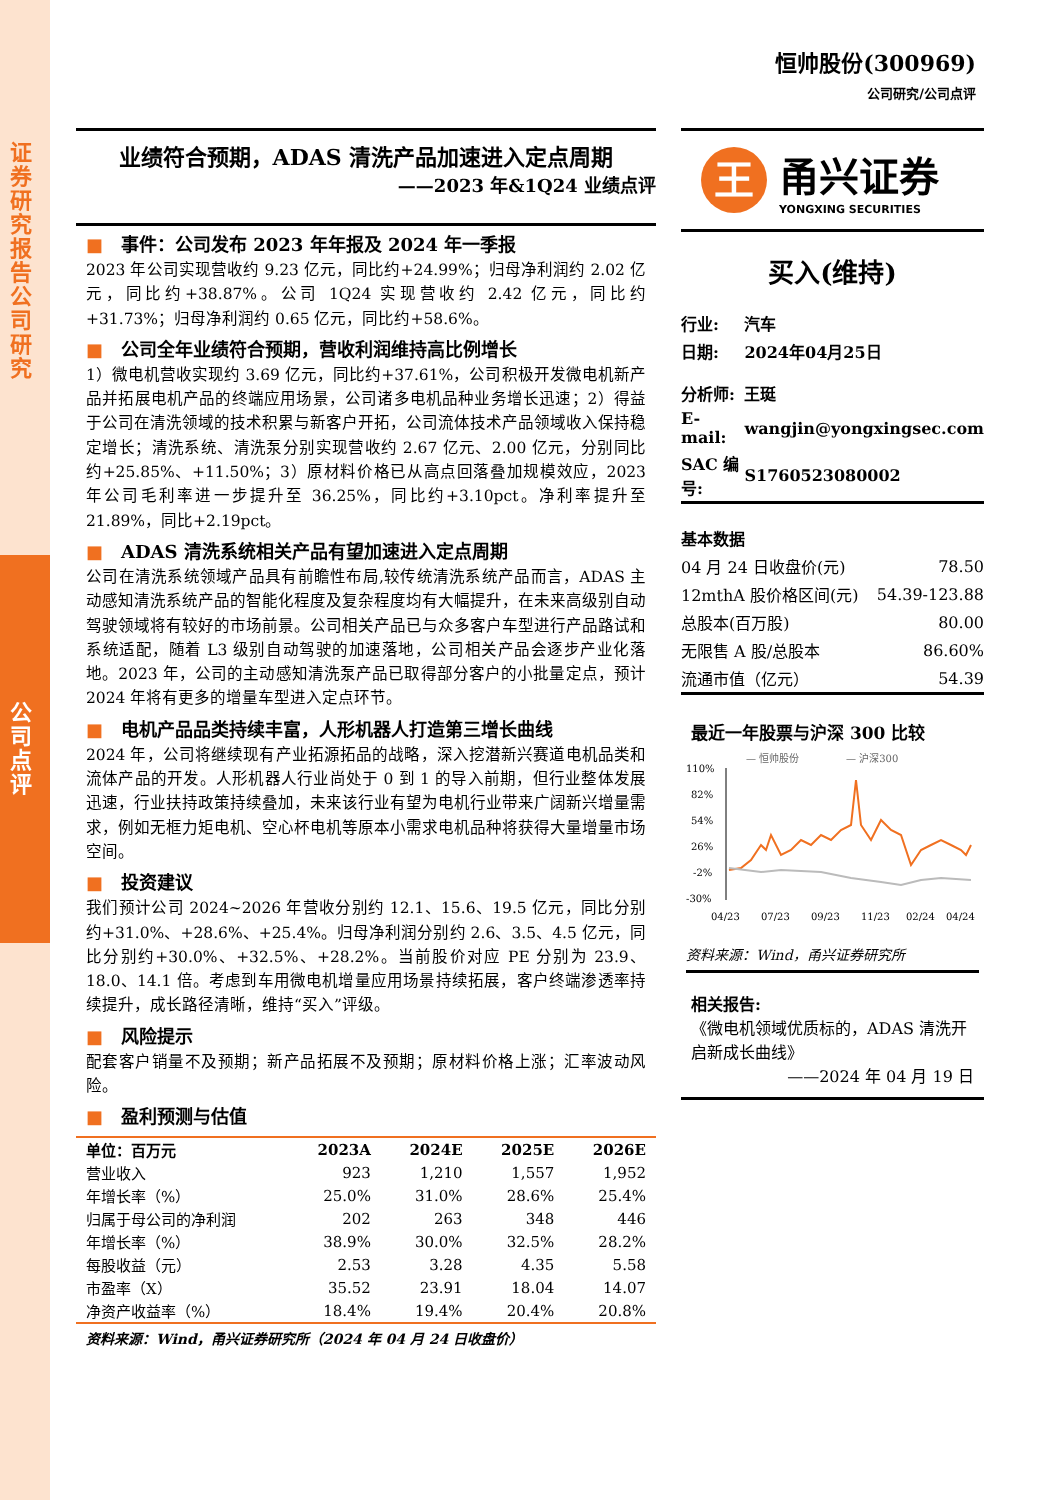证券研究报告 公司研究
公司点评
恒帅股份(300969)
公司研究/公司点评
业绩符合预期，ADAS 清洗产品加速进入定点周期
——2023 年&1Q24 业绩点评
■ 事件：公司发布 2023 年年报及 2024 年一季报
2023 年公司实现营收约 9.23 亿元，同比约+24.99%；归母净利润约 2.02 亿元，同比约+38.87%。公司 1Q24 实现营收约 2.42 亿元，同比约+31.73%；归母净利润约 0.65 亿元，同比约+58.6%。
■ 公司全年业绩符合预期，营收利润维持高比例增长
1）微电机营收实现约 3.69 亿元，同比约+37.61%，公司积极开发微电机新产品并拓展电机产品的终端应用场景，公司诸多电机品种业务增长迅速；2）得益于公司在清洗领域的技术积累与新客户开拓，公司流体技术产品领域收入保持稳定增长；清洗系统、清洗泵分别实现营收约 2.67 亿元、2.00 亿元，分别同比约+25.85%、+11.50%；3）原材料价格已从高点回落叠加规模效应，2023 年公司毛利率进一步提升至 36.25%，同比约+3.10pct。净利率提升至 21.89%，同比+2.19pct。
■ ADAS 清洗系统相关产品有望加速进入定点周期
公司在清洗系统领域产品具有前瞻性布局,较传统清洗系统产品而言，ADAS 主动感知清洗系统产品的智能化程度及复杂程度均有大幅提升，在未来高级别自动驾驶领域将有较好的市场前景。公司相关产品已与众多客户车型进行产品路试和系统适配，随着 L3 级别自动驾驶的加速落地，公司相关产品会逐步产业化落地。2023 年，公司的主动感知清洗泵产品已取得部分客户的小批量定点，预计 2024 年将有更多的增量车型进入定点环节。
■ 电机产品品类持续丰富，人形机器人打造第三增长曲线
2024 年，公司将继续现有产业拓源拓品的战略，深入挖潜新兴赛道电机品类和流体产品的开发。人形机器人行业尚处于 0 到 1 的导入前期，但行业整体发展迅速，行业扶持政策持续叠加，未来该行业有望为电机行业带来广阔新兴增量需求，例如无框力矩电机、空心杯电机等原本小需求电机品种将获得大量增量市场空间。
■ 投资建议
我们预计公司 2024~2026 年营收分别约 12.1、15.6、19.5 亿元，同比分别约+31.0%、+28.6%、+25.4%。归母净利润分别约 2.6、3.5、4.5 亿元，同比分别约+30.0%、+32.5%、+28.2%。当前股价对应 PE 分别为 23.9、18.0、14.1 倍。考虑到车用微电机增量应用场景持续拓展，客户终端渗透率持续提升，成长路径清晰，维持“买入”评级。
■ 风险提示
配套客户销量不及预期；新产品拓展不及预期；原材料价格上涨；汇率波动风险。
■ 盈利预测与估值
| 单位：百万元 | 2023A | 2024E | 2025E | 2026E |
| --- | --- | --- | --- | --- |
| 营业收入 | 923 | 1,210 | 1,557 | 1,952 |
| 年增长率（%） | 25.0% | 31.0% | 28.6% | 25.4% |
| 归属于母公司的净利润 | 202 | 263 | 348 | 446 |
| 年增长率（%） | 38.9% | 30.0% | 32.5% | 28.2% |
| 每股收益（元） | 2.53 | 3.28 | 4.35 | 5.58 |
| 市盈率（X） | 35.52 | 23.91 | 18.04 | 14.07 |
| 净资产收益率（%） | 18.4% | 19.4% | 20.4% | 20.8% |
资料来源：Wind，甬兴证券研究所（2024 年 04 月 24 日收盘价）
王
甬兴证券
YONGXING SECURITIES
买入(维持)
| 行业: | 汽车 |
| 日期: | 2024年04月25日 |
| 分析师: | 王珽 |
| E-mail: | wangjin@yongxingsec.com |
| SAC 编号: | S1760523080002 |
| 基本数据 | |
| 04 月 24 日收盘价(元) | 78.50 |
| 12mthA 股价格区间(元) | 54.39-123.88 |
| 总股本(百万股) | 80.00 |
| 无限售 A 股/总股本 | 86.60% |
| 流通市值（亿元） | 54.39 |
最近一年股票与沪深 300 比较
— 恒帅股份
— 沪深300
110%
82%
54%
26%
-2%
-30%
04/23
07/23
09/23
11/23
02/24
04/24
资料来源：Wind，甬兴证券研究所
相关报告:
《微电机领域优质标的，ADAS 清洗开启新成长曲线》
——2024 年 04 月 19 日